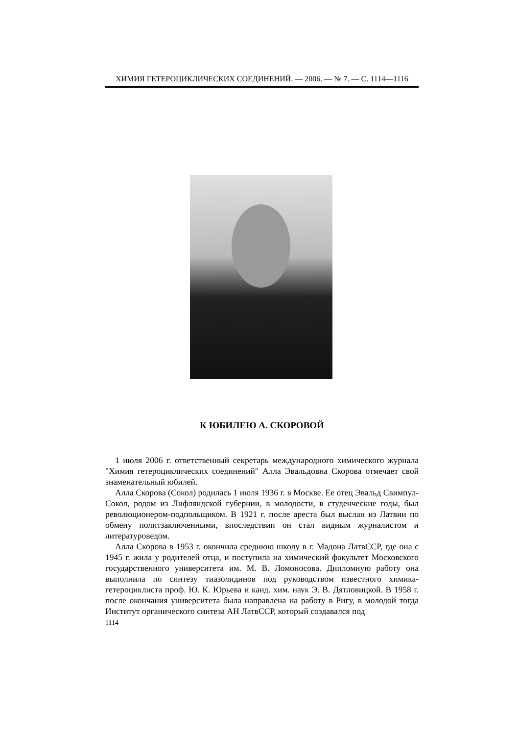ХИМИЯ ГЕТЕРОЦИКЛИЧЕСКИХ СОЕДИНЕНИЙ. — 2006. — № 7. — С. 1114—1116
К ЮБИЛЕЮ А. СКОРОВОЙ
1 июля 2006 г. ответственный секретарь международного химического журнала "Химия гетероциклических соединений" Алла Эвальдовна Скорова отмечает свой знаменательный юбилей.
Алла Скорова (Сокол) родилась 1 июля 1936 г. в Москве. Ее отец Эвальд Свимпул-Сокол, родом из Лифляндской губернии, в молодости, в студенческие годы, был революционером-подпольщиком. В 1921 г. после ареста был выслан из Латвии по обмену политзаключенными, впо­следствии он стал видным журналистом и литературоведом.
Алла Скорова в 1953 г. окончила среднюю школу в г. Мадона ЛатвССР, где она с 1945 г. жила у родителей отца, и поступила на химический факультет Московского государственного университета им. М. В. Ломоносова. Дипломную работу она выполнила по синтезу тиазолидинов под руководством известного химика-гетероциклиста проф. Ю. К. Юрьева и канд. хим. наук Э. В. Дятловицкой. В 1958 г. после окончания университета была направлена на работу в Ригу, в молодой тогда Институт органического синтеза АН ЛатвССР, который создавался под
1114